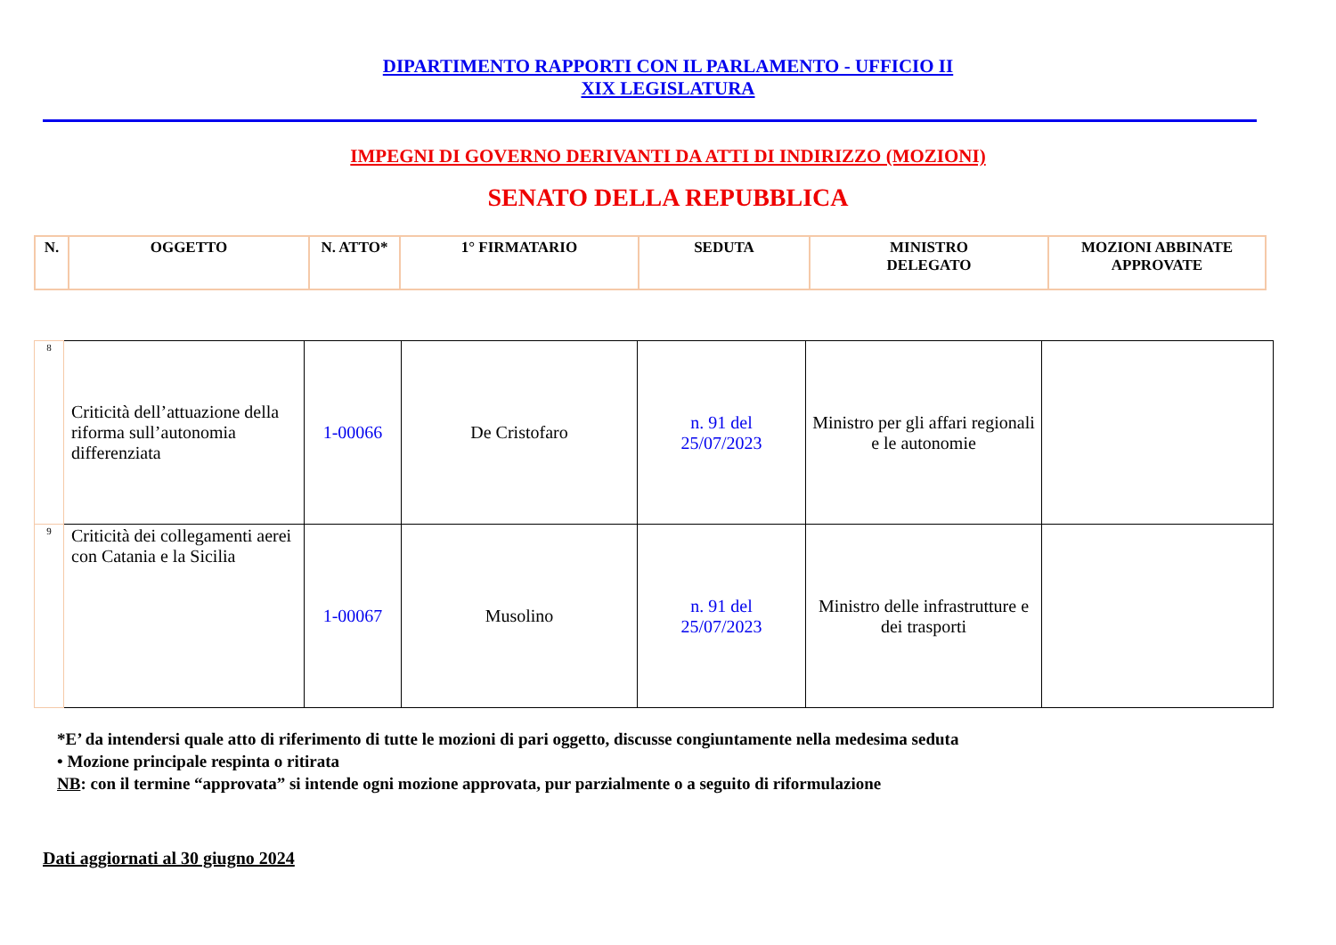DIPARTIMENTO RAPPORTI CON IL PARLAMENTO - UFFICIO II
XIX LEGISLATURA
IMPEGNI DI GOVERNO DERIVANTI DA ATTI DI INDIRIZZO (MOZIONI)
SENATO DELLA REPUBBLICA
| N. | OGGETTO | N. ATTO* | 1° FIRMATARIO | SEDUTA | MINISTRO DELEGATO | MOZIONI ABBINATE APPROVATE |
| --- | --- | --- | --- | --- | --- | --- |
| 8 | Criticità dell’attuazione della riforma sull’autonomia differenziata | 1-00066 | De Cristofaro | n. 91 del 25/07/2023 | Ministro per gli affari regionali e le autonomie | |
| 9 | Criticità dei collegamenti aerei con Catania e la Sicilia | 1-00067 | Musolino | n. 91 del 25/07/2023 | Ministro delle infrastrutture e dei trasporti | |
*E’ da intendersi quale atto di riferimento di tutte le mozioni di pari oggetto, discusse congiuntamente nella medesima seduta
• Mozione principale respinta o ritirata
NB: con il termine “approvata” si intende ogni mozione approvata, pur parzialmente o a seguito di riformulazione
Dati aggiornati al 30 giugno 2024